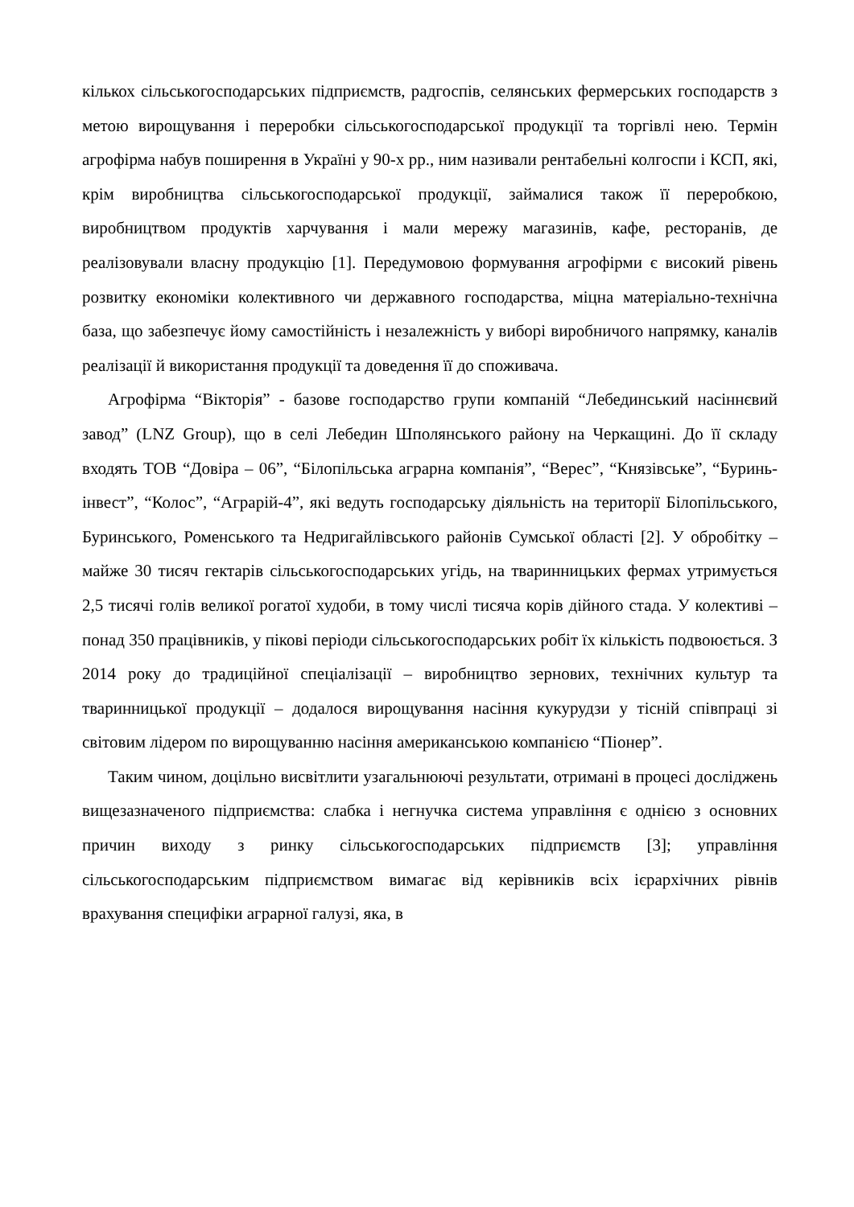кількох сільськогосподарських підприємств, радгоспів, селянських фермерських господарств з метою вирощування і переробки сільськогосподарської продукції та торгівлі нею. Термін агрофірма набув поширення в Україні у 90-х рр., ним називали рентабельні колгоспи і КСП, які, крім виробництва сільськогосподарської продукції, займалися також її переробкою, виробництвом продуктів харчування і мали мережу магазинів, кафе, ресторанів, де реалізовували власну продукцію [1]. Передумовою формування агрофірми є високий рівень розвитку економіки колективного чи державного господарства, міцна матеріально-технічна база, що забезпечує йому самостійність і незалежність у виборі виробничого напрямку, каналів реалізації й використання продукції та доведення її до споживача.
Агрофірма “Вікторія” - базове господарство групи компаній “Лебединський насіннєвий завод” (LNZ Group), що в селі Лебедин Шполянського району на Черкащині. До її складу входять ТОВ “Довіра – 06”, “Білопільська аграрна компанія”, “Верес”, “Князівське”, “Буринь-інвест”, “Колос”, “Аграрій-4”, які ведуть господарську діяльність на території Білопільського, Буринського, Роменського та Недригайлівського районів Сумської області [2]. У обробітку – майже 30 тисяч гектарів сільськогосподарських угідь, на тваринницьких фермах утримується 2,5 тисячі голів великої рогатої худоби, в тому числі тисяча корів дійного стада. У колективі – понад 350 працівників, у пікові періоди сільськогосподарських робіт їх кількість подвоюється. З 2014 року до традиційної спеціалізації – виробництво зернових, технічних культур та тваринницької продукції – додалося вирощування насіння кукурудзи у тісній співпраці зі світовим лідером по вирощуванню насіння американською компанією “Піонер”.
Таким чином, доцільно висвітлити узагальнюючі результати, отримані в процесі досліджень вищезазначеного підприємства: слабка і негнучка система управління є однією з основних причин виходу з ринку сільськогосподарських підприємств [3]; управління сільськогосподарським підприємством вимагає від керівників всіх ієрархічних рівнів врахування специфіки аграрної галузі, яка, в